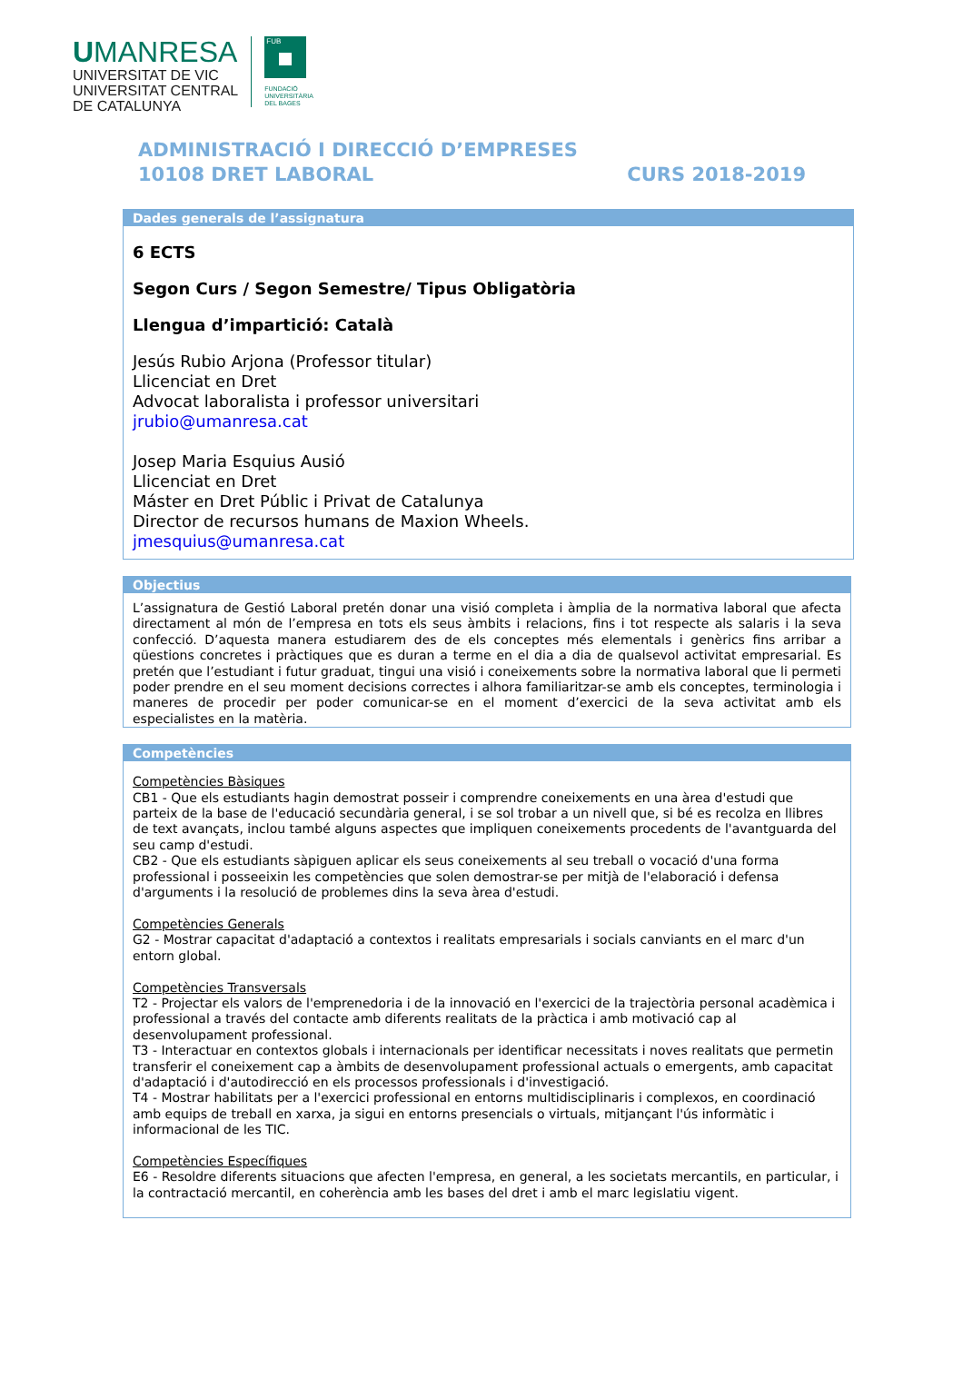UMANRESA
UNIVERSITAT DE VIC
UNIVERSITAT CENTRAL
DE CATALUNYA
FUB
FUNDACIÓ
UNIVERSITÀRIA
DEL BAGES
ADMINISTRACIÓ I DIRECCIÓ D’EMPRESES
10108 DRET LABORAL CURS 2018-2019
Dades generals de l’assignatura
6 ECTS
Segon Curs / Segon Semestre/ Tipus Obligatòria
Llengua d’impartició: Català
Jesús Rubio Arjona (Professor titular)
Llicenciat en Dret
Advocat laboralista i professor universitari
jrubio@umanresa.cat
Josep Maria Esquius Ausió
Llicenciat en Dret
Máster en Dret Públic i Privat de Catalunya
Director de recursos humans de Maxion Wheels.
jmesquius@umanresa.cat
Objectius
L’assignatura de Gestió Laboral pretén donar una visió completa i àmplia de la normativa laboral que afecta directament al món de l’empresa en tots els seus àmbits i relacions, fins i tot respecte als salaris i la seva confecció. D’aquesta manera estudiarem des de els conceptes més elementals i genèrics fins arribar a qüestions concretes i pràctiques que es duran a terme en el dia a dia de qualsevol activitat empresarial. Es pretén que l’estudiant i futur graduat, tingui una visió i coneixements sobre la normativa laboral que li permeti poder prendre en el seu moment decisions correctes i alhora familiaritzar-se amb els conceptes, terminologia i maneres de procedir per poder comunicar-se en el moment d’exercici de la seva activitat amb els especialistes en la matèria.
Competències
Competències Bàsiques
CB1 - Que els estudiants hagin demostrat posseir i comprendre coneixements en una àrea d'estudi que parteix de la base de l'educació secundària general, i se sol trobar a un nivell que, si bé es recolza en llibres de text avançats, inclou també alguns aspectes que impliquen coneixements procedents de l'avantguarda del seu camp d'estudi.
CB2 - Que els estudiants sàpiguen aplicar els seus coneixements al seu treball o vocació d'una forma professional i posseeixin les competències que solen demostrar-se per mitjà de l'elaboració i defensa d'arguments i la resolució de problemes dins la seva àrea d'estudi.
Competències Generals
G2 - Mostrar capacitat d'adaptació a contextos i realitats empresarials i socials canviants en el marc d'un entorn global.
Competències Transversals
T2 - Projectar els valors de l'emprenedoria i de la innovació en l'exercici de la trajectòria personal acadèmica i professional a través del contacte amb diferents realitats de la pràctica i amb motivació cap al desenvolupament professional.
T3 - Interactuar en contextos globals i internacionals per identificar necessitats i noves realitats que permetin transferir el coneixement cap a àmbits de desenvolupament professional actuals o emergents, amb capacitat d'adaptació i d'autodirecció en els processos professionals i d'investigació.
T4 - Mostrar habilitats per a l'exercici professional en entorns multidisciplinaris i complexos, en coordinació amb equips de treball en xarxa, ja sigui en entorns presencials o virtuals, mitjançant l'ús informàtic i informacional de les TIC.
Competències Específiques
E6 - Resoldre diferents situacions que afecten l'empresa, en general, a les societats mercantils, en particular, i la contractació mercantil, en coherència amb les bases del dret i amb el marc legislatiu vigent.